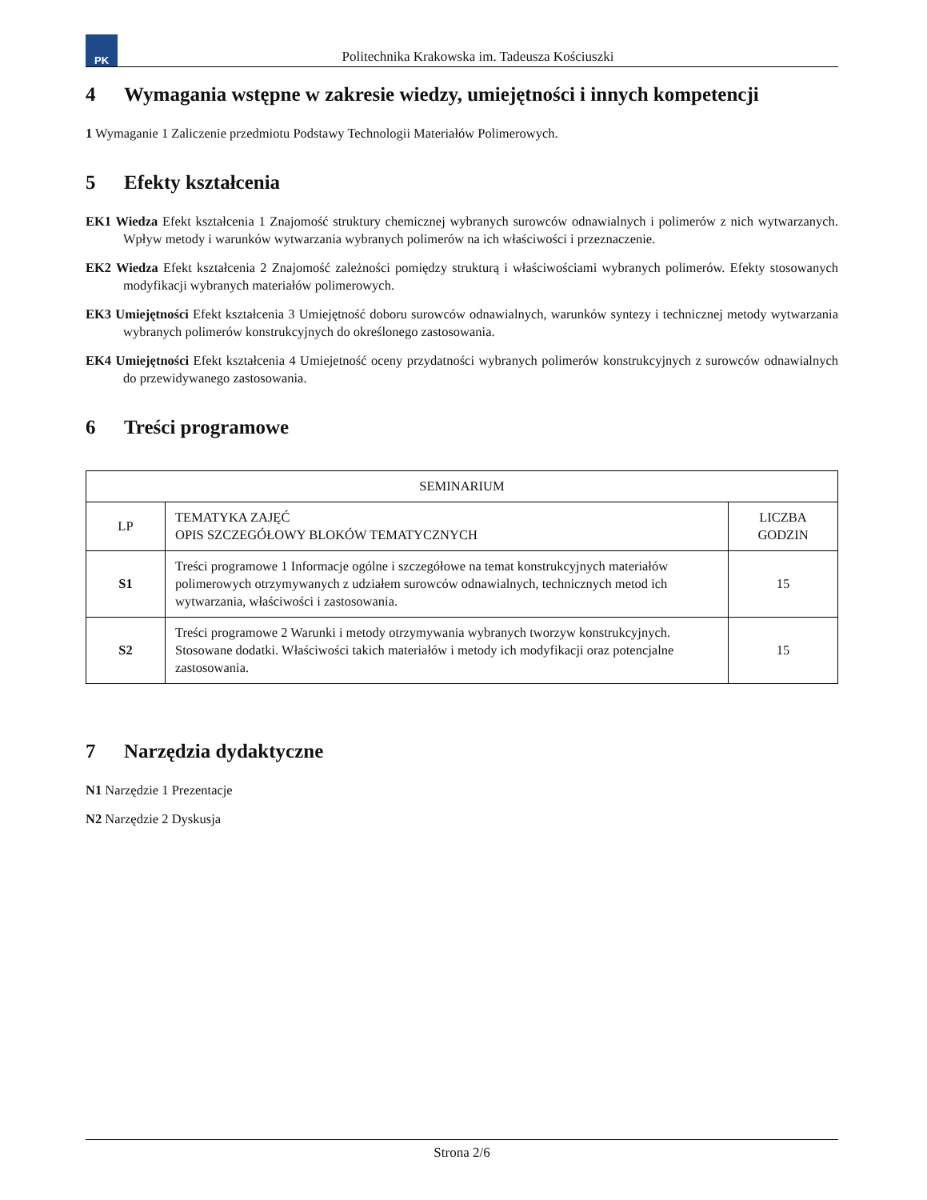PK
Politechnika Krakowska im. Tadeusza Kościuszki
4 Wymagania wstępne w zakresie wiedzy, umiejętności i innych kompetencji
1 Wymaganie 1 Zaliczenie przedmiotu Podstawy Technologii Materiałów Polimerowych.
5 Efekty kształcenia
EK1 Wiedza Efekt kształcenia 1 Znajomość struktury chemicznej wybranych surowców odnawialnych i polimerów z nich wytwarzanych. Wpływ metody i warunków wytwarzania wybranych polimerów na ich właściwości i przeznaczenie.
EK2 Wiedza Efekt kształcenia 2 Znajomość zależności pomiędzy strukturą i właściwościami wybranych polimerów. Efekty stosowanych modyfikacji wybranych materiałów polimerowych.
EK3 Umiejętności Efekt kształcenia 3 Umiejętność doboru surowców odnawialnych, warunków syntezy i technicznej metody wytwarzania wybranych polimerów konstrukcyjnych do określonego zastosowania.
EK4 Umiejętności Efekt kształcenia 4 Umiejetność oceny przydatności wybranych polimerów konstrukcyjnych z surowców odnawialnych do przewidywanego zastosowania.
6 Treści programowe
| SEMINARIUM | | |
| --- | --- | --- |
| LP | TEMATYKA ZAJĘĆ OPIS SZCZEGÓŁOWY BLOKÓW TEMATYCZNYCH | LICZBA GODZIN |
| S1 | Treści programowe 1 Informacje ogólne i szczegółowe na temat konstrukcyjnych materiałów polimerowych otrzymywanych z udziałem surowców odnawialnych, technicznych metod ich wytwarzania, właściwości i zastosowania. | 15 |
| S2 | Treści programowe 2 Warunki i metody otrzymywania wybranych tworzyw konstrukcyjnych. Stosowane dodatki. Właściwości takich materiałów i metody ich modyfikacji oraz potencjalne zastosowania. | 15 |
7 Narzędzia dydaktyczne
N1 Narzędzie 1 Prezentacje
N2 Narzędzie 2 Dyskusja
Strona 2/6